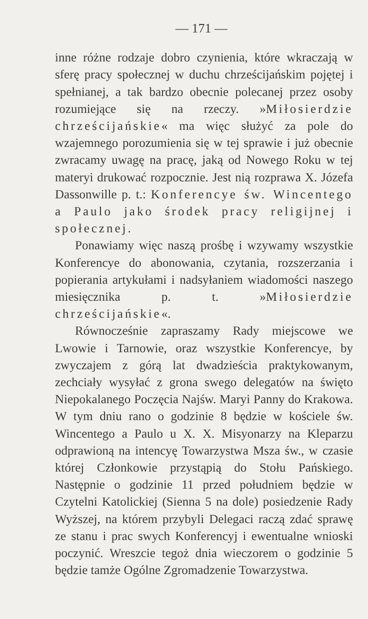— 171 —
inne różne rodzaje dobro czynienia, które wkraczają w sferę pracy społecznej w duchu chrześcijańskim pojętej i spełnianej, a tak bardzo obecnie polecanej przez osoby rozumiejące się na rzeczy. »Miłosierdzie chrześcijańskie« ma więc służyć za pole do wzajemnego porozumienia się w tej sprawie i już obecnie zwracamy uwagę na pracę, jaką od Nowego Roku w tej materyi drukować rozpocznie. Jest nią rozprawa X. Józefa Dassonwille p. t.: Konferencye św. Wincentego a Paulo jako środek pracy religijnej i społecznej.
Ponawiamy więc naszą prośbę i wzywamy wszystkie Konferencye do abonowania, czytania, rozszerzania i popierania artykułami i nadsyłaniem wiadomości naszego miesięcznika p. t. »Miłosierdzie chrześcijańskie«.
Równocześnie zapraszamy Rady miejscowe we Lwowie i Tarnowie, oraz wszystkie Konferencye, by zwyczajem z górą lat dwadzieścia praktykowanym, zechciały wysyłać z grona swego delegatów na święto Niepokalanego Poczęcia Najśw. Maryi Panny do Krakowa. W tym dniu rano o godzinie 8 będzie w kościele św. Wincentego a Paulo u X. X. Misyonarzy na Kleparzu odprawioną na intencyę Towarzystwa Msza św., w czasie której Członkowie przystąpią do Stołu Pańskiego. Następnie o godzinie 11 przed południem będzie w Czytelni Katolickiej (Sienna 5 na dole) posiedzenie Rady Wyższej, na którem przybyli Delegaci raczą zdać sprawę ze stanu i prac swych Konferencyj i ewentualne wnioski poczynić. Wreszcie tegoż dnia wieczorem o godzinie 5 będzie tamże Ogólne Zgromadzenie Towarzystwa.